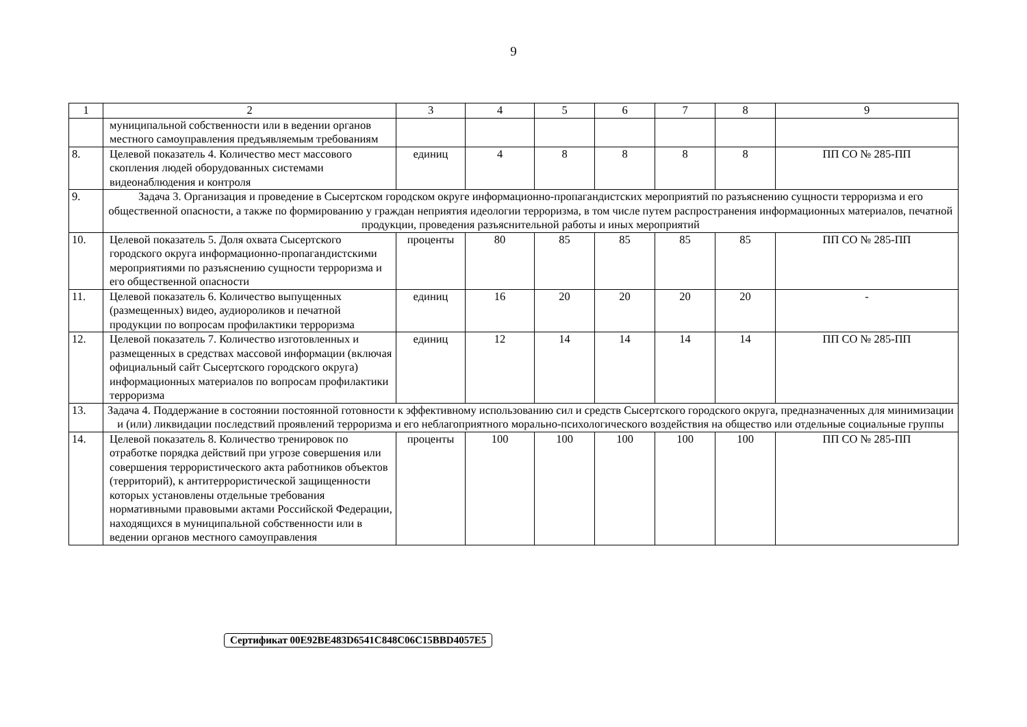9
| 1 | 2 | 3 | 4 | 5 | 6 | 7 | 8 | 9 |
| | муниципальной собственности или в ведении органов местного самоуправления предъявляемым требованиям | | | | | | | |
| 8. | Целевой показатель 4. Количество мест массового скопления людей оборудованных системами видеонаблюдения и контроля | единиц | 4 | 8 | 8 | 8 | 8 | ПП СО № 285-ПП |
| 9. | Задача 3. Организация и проведение в Сысертском городском округе информационно-пропагандистских мероприятий по разъяснению сущности терроризма и его общественной опасности, а также по формированию у граждан неприятия идеологии терроризма, в том числе путем распространения информационных материалов, печатной продукции, проведения разъяснительной работы и иных мероприятий | | | | | | | |
| 10. | Целевой показатель 5. Доля охвата Сысертского городского округа информационно-пропагандистскими мероприятиями по разъяснению сущности терроризма и его общественной опасности | проценты | 80 | 85 | 85 | 85 | 85 | ПП СО № 285-ПП |
| 11. | Целевой показатель 6. Количество выпущенных (размещенных) видео, аудиороликов и печатной продукции по вопросам профилактики терроризма | единиц | 16 | 20 | 20 | 20 | 20 | - |
| 12. | Целевой показатель 7. Количество изготовленных и размещенных в средствах массовой информации (включая официальный сайт Сысертского городского округа) информационных материалов по вопросам профилактики терроризма | единиц | 12 | 14 | 14 | 14 | 14 | ПП СО № 285-ПП |
| 13. | Задача 4. Поддержание в состоянии постоянной готовности к эффективному использованию сил и средств Сысертского городского округа, предназначенных для минимизации и (или) ликвидации последствий проявлений терроризма и его неблагоприятного морально-психологического воздействия на общество или отдельные социальные группы | | | | | | | |
| 14. | Целевой показатель 8. Количество тренировок по отработке порядка действий при угрозе совершения или совершения террористического акта работников объектов (территорий), к антитеррористической защищенности которых установлены отдельные требования нормативными правовыми актами Российской Федерации, находящихся в муниципальной собственности или в ведении органов местного самоуправления | проценты | 100 | 100 | 100 | 100 | 100 | ПП СО № 285-ПП |
Сертификат 00E92BE483D6541C848C06C15BBD4057E5